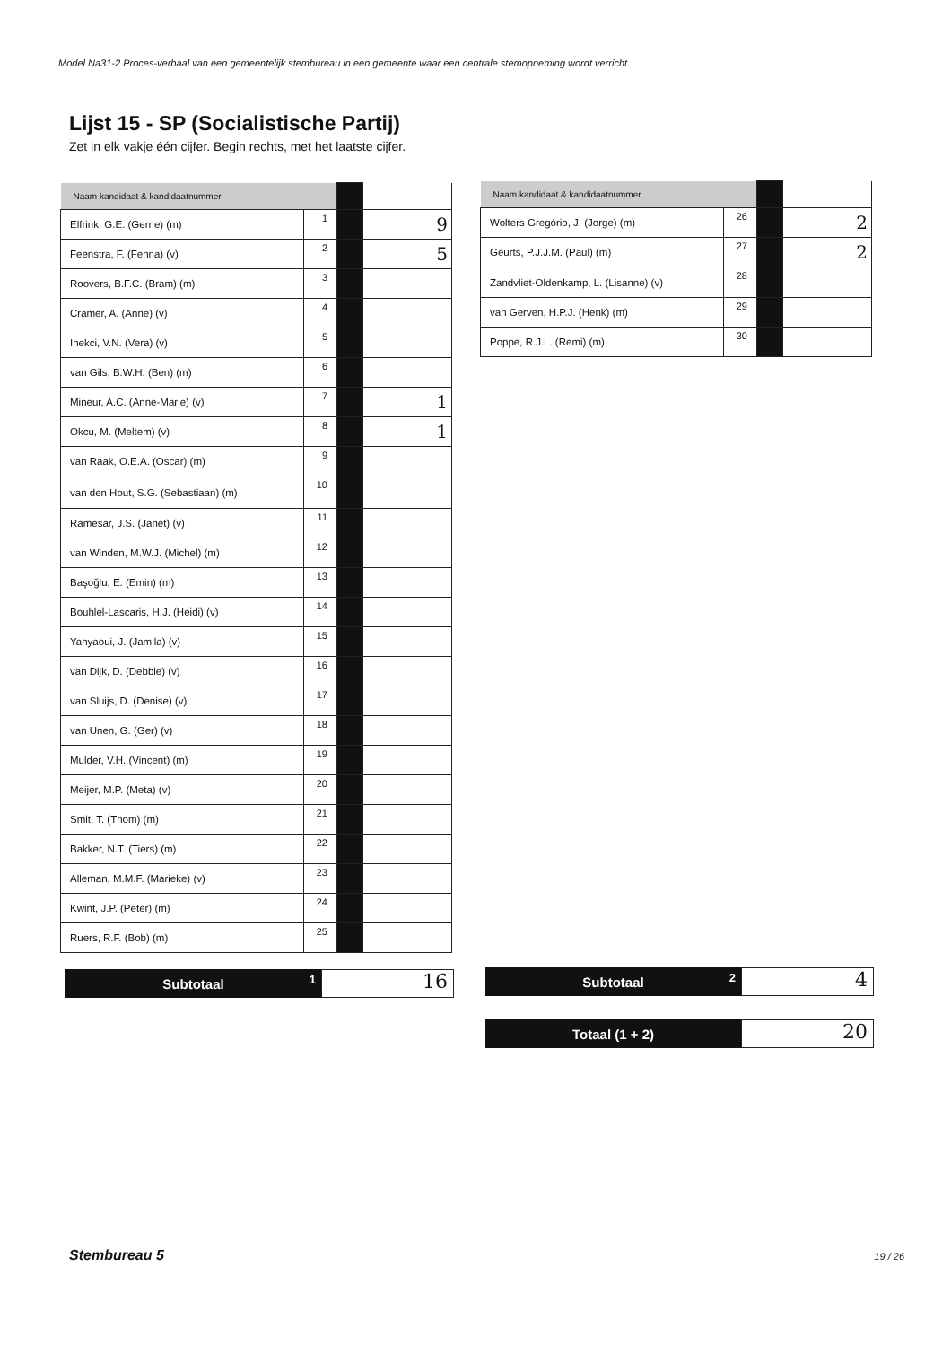Model Na31-2 Proces-verbaal van een gemeentelijk stembureau in een gemeente waar een centrale stemopneming wordt verricht
Lijst 15 - SP (Socialistische Partij)
Zet in elk vakje één cijfer. Begin rechts, met het laatste cijfer.
| Naam kandidaat & kandidaatnummer | | | |
| Elfrink, G.E. (Gerrie) (m) | 1 | | 9 |
| Feenstra, F. (Fenna) (v) | 2 | | 5 |
| Roovers, B.F.C. (Bram) (m) | 3 | | |
| Cramer, A. (Anne) (v) | 4 | | |
| Inekci, V.N. (Vera) (v) | 5 | | |
| van Gils, B.W.H. (Ben) (m) | 6 | | |
| Mineur, A.C. (Anne-Marie) (v) | 7 | | 1 |
| Okcu, M. (Meltem) (v) | 8 | | 1 |
| van Raak, O.E.A. (Oscar) (m) | 9 | | |
| van den Hout, S.G. (Sebastiaan) (m) | 10 | | |
| Ramesar, J.S. (Janet) (v) | 11 | | |
| van Winden, M.W.J. (Michel) (m) | 12 | | |
| Başoğlu, E. (Emin) (m) | 13 | | |
| Bouhlel-Lascaris, H.J. (Heidi) (v) | 14 | | |
| Yahyaoui, J. (Jamila) (v) | 15 | | |
| van Dijk, D. (Debbie) (v) | 16 | | |
| van Sluijs, D. (Denise) (v) | 17 | | |
| van Unen, G. (Ger) (v) | 18 | | |
| Mulder, V.H. (Vincent) (m) | 19 | | |
| Meijer, M.P. (Meta) (v) | 20 | | |
| Smit, T. (Thom) (m) | 21 | | |
| Bakker, N.T. (Tiers) (m) | 22 | | |
| Alleman, M.M.F. (Marieke) (v) | 23 | | |
| Kwint, J.P. (Peter) (m) | 24 | | |
| Ruers, R.F. (Bob) (m) | 25 | | |
| Naam kandidaat & kandidaatnummer | | | |
| Wolters Gregório, J. (Jorge) (m) | 26 | | 2 |
| Geurts, P.J.J.M. (Paul) (m) | 27 | | 2 |
| Zandvliet-Oldenkamp, L. (Lisanne) (v) | 28 | | |
| van Gerven, H.P.J. (Henk) (m) | 29 | | |
| Poppe, R.J.L. (Remi) (m) | 30 | | |
Subtotaal 1
16
Subtotaal 2
4
Totaal (1 + 2)
20
Stembureau 5 19 / 26